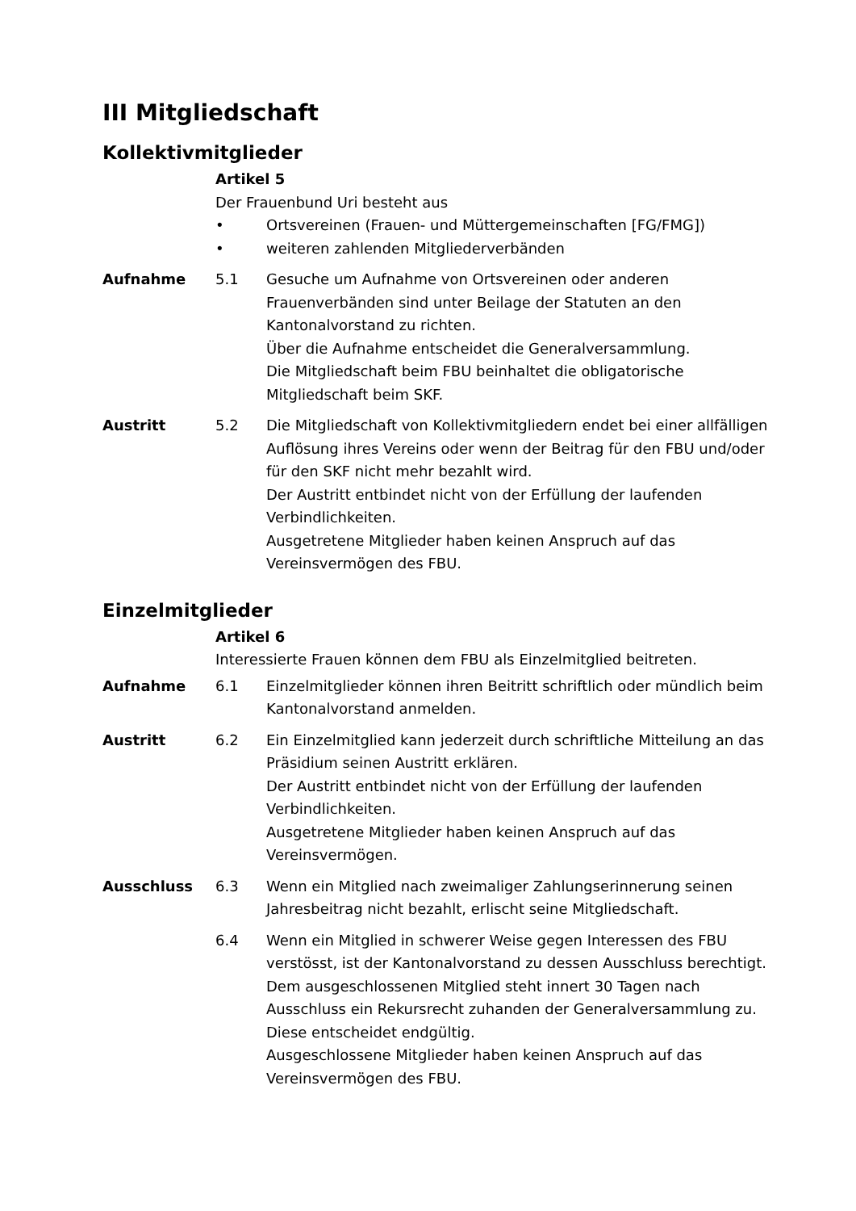III Mitgliedschaft
Kollektivmitglieder
Artikel 5
Der Frauenbund Uri besteht aus
• Ortsvereinen (Frauen- und Müttergemeinschaften [FG/FMG])
• weiteren zahlenden Mitgliederverbänden
Aufnahme 5.1 Gesuche um Aufnahme von Ortsvereinen oder anderen Frauenverbänden sind unter Beilage der Statuten an den Kantonalvorstand zu richten.
Über die Aufnahme entscheidet die Generalversammlung.
Die Mitgliedschaft beim FBU beinhaltet die obligatorische Mitgliedschaft beim SKF.
Austritt 5.2 Die Mitgliedschaft von Kollektivmitgliedern endet bei einer allfälligen Auflösung ihres Vereins oder wenn der Beitrag für den FBU und/oder für den SKF nicht mehr bezahlt wird.
Der Austritt entbindet nicht von der Erfüllung der laufenden Verbindlichkeiten.
Ausgetretene Mitglieder haben keinen Anspruch auf das Vereinsvermögen des FBU.
Einzelmitglieder
Artikel 6
Interessierte Frauen können dem FBU als Einzelmitglied beitreten.
Aufnahme 6.1 Einzelmitglieder können ihren Beitritt schriftlich oder mündlich beim Kantonalvorstand anmelden.
Austritt 6.2 Ein Einzelmitglied kann jederzeit durch schriftliche Mitteilung an das Präsidium seinen Austritt erklären.
Der Austritt entbindet nicht von der Erfüllung der laufenden Verbindlichkeiten.
Ausgetretene Mitglieder haben keinen Anspruch auf das Vereinsvermögen.
Ausschluss 6.3 Wenn ein Mitglied nach zweimaliger Zahlungserinnerung seinen Jahresbeitrag nicht bezahlt, erlischt seine Mitgliedschaft.
6.4 Wenn ein Mitglied in schwerer Weise gegen Interessen des FBU verstösst, ist der Kantonalvorstand zu dessen Ausschluss berechtigt. Dem ausgeschlossenen Mitglied steht innert 30 Tagen nach Ausschluss ein Rekursrecht zuhanden der Generalversammlung zu. Diese entscheidet endgültig.
Ausgeschlossene Mitglieder haben keinen Anspruch auf das Vereinsvermögen des FBU.